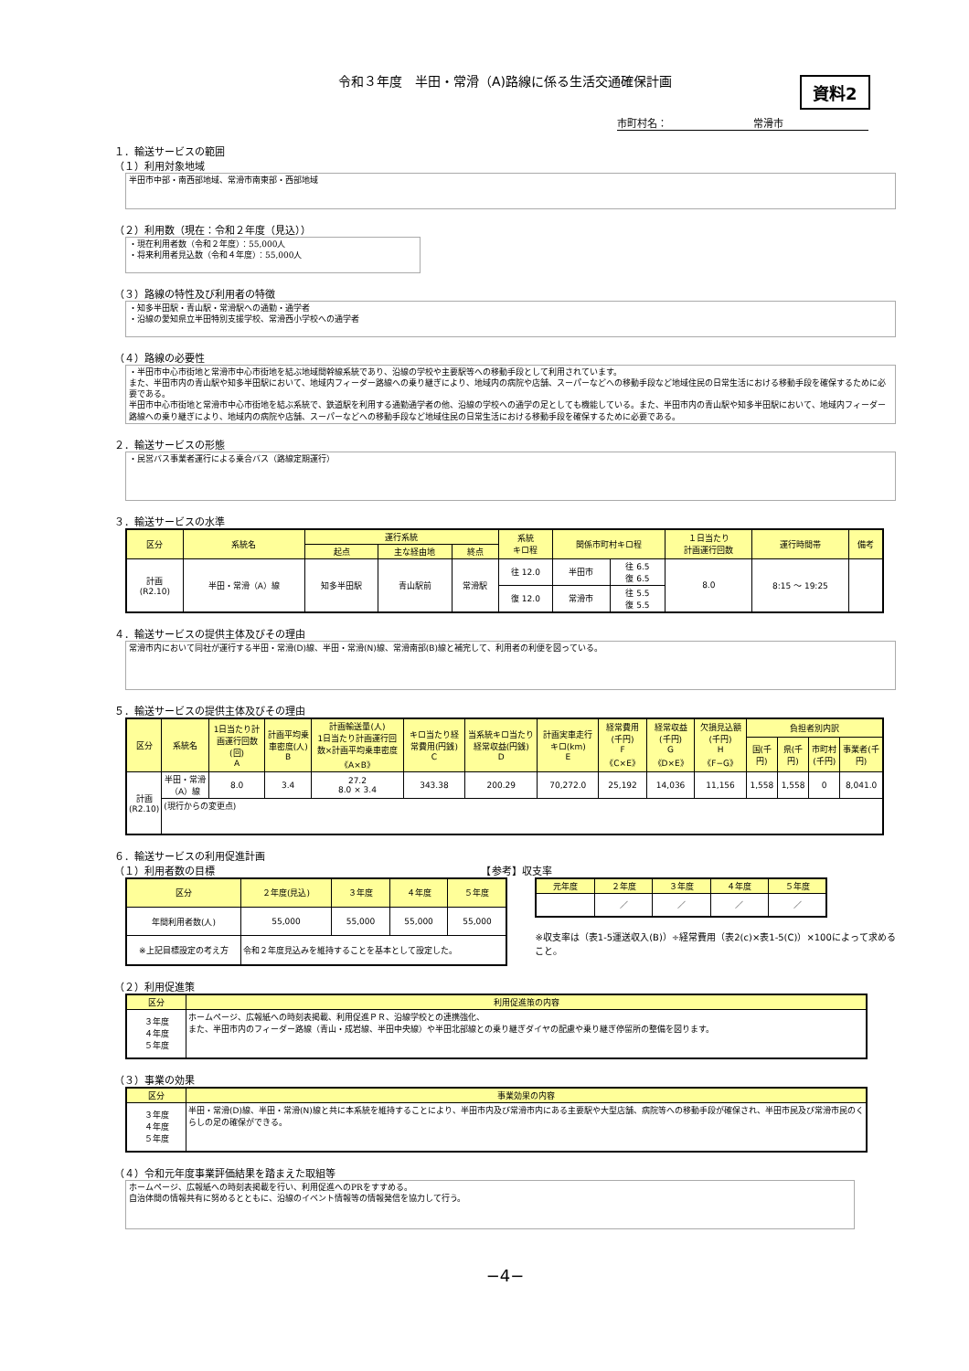資料2
令和３年度　半田・常滑（A)路線に係る生活交通確保計画
市町村名： 常滑市
１．輸送サービスの範囲
（１）利用対象地域
半田市中部・南西部地域、常滑市南東部・西部地域
（２）利用数（現在：令和２年度（見込））
・現在利用者数（令和２年度）：55,000人
・将来利用者見込数（令和４年度）：55,000人
（３）路線の特性及び利用者の特徴
・知多半田駅・青山駅・常滑駅への通勤・通学者
・沿線の愛知県立半田特別支援学校、常滑西小学校への通学者
（４）路線の必要性
・半田市中心市街地と常滑市中心市街地を結ぶ地域間幹線系統であり、沿線の学校や主要駅等への移動手段として利用されています。
また、半田市内の青山駅や知多半田駅において、地域内フィーダー路線への乗り継ぎにより、地域内の病院や店舗、スーパーなどへの移動手段など地域住民の日常生活における移動手段を確保するために必要である。
半田市中心市街地と常滑市中心市街地を結ぶ系統で、鉄道駅を利用する通勤通学者の他、沿線の学校への通学の足としても機能している。また、半田市内の青山駅や知多半田駅において、地域内フィーダー路線への乗り継ぎにより、地域内の病院や店舗、スーパーなどへの移動手段など地域住民の日常生活における移動手段を確保するために必要である。
２．輸送サービスの形態
・民営バス事業者運行による乗合バス（路線定期運行）
３．輸送サービスの水準
| 区分 | 系統名 | 運行系統 | | | 系統 キロ程 | 関係市町村キロ程 | | １日当たり 計画運行回数 | 運行時間帯 | 備考 |
| --- | --- | --- | --- | --- | --- | --- | --- | --- | --- | --- |
| | | 起点 | 主な経由地 | 終点 | | | | | | |
| 計画 (R2.10) | 半田・常滑（A）線 | 知多半田駅 | 青山駅前 | 常滑駅 | 往 12.0 | 半田市 | 往 6.5 復 6.5 | 8.0 | 8:15 〜 19:25 | |
| | | | | | 復 12.0 | 常滑市 | 往 5.5 復 5.5 | | | |
４．輸送サービスの提供主体及びその理由
常滑市内において同社が運行する半田・常滑(D)線、半田・常滑(N)線、常滑南部(B)線と補完して、利用者の利便を図っている。
５．輸送サービスの提供主体及びその理由
| 区分 | 系統名 | 1日当たり計画運行回数(回) A | 計画平均乗車密度(人) B | 計画輸送量(人) 1日当たり計画運行回数×計画平均乗車密度 《A×B》 | キロ当たり経常費用(円銭) C | 当系統キロ当たり経常収益(円銭) D | 計画実車走行キロ(km) E | 経常費用(千円) F 《C×E》 | 経常収益(千円) G 《D×E》 | 欠損見込額(千円) H 《F−G》 | 負担者別内訳 | | | |
| --- | --- | --- | --- | --- | --- | --- | --- | --- | --- | --- | --- | --- | --- | --- |
| | | | | | | | | | | | 国(千円) | 県(千円) | 市町村(千円) | 事業者(千円) |
| 計画 (R2.10) | 半田・常滑（A）線 | 8.0 | 3.4 | 27.2 8.0 × 3.4 | 343.38 | 200.29 | 70,272.0 | 25,192 | 14,036 | 11,156 | 1,558 | 1,558 | 0 | 8,041.0 |
| | (現行からの変更点) | | | | | | | | | | | | | |
６．輸送サービスの利用促進計画
（１）利用者数の目標　　　　　　　　　　　　　　　　　　　　　　　　　　　【参考】収支率
| 区分 | ２年度(見込) | ３年度 | ４年度 | ５年度 |
| --- | --- | --- | --- | --- |
| 年間利用者数(人) | 55,000 | 55,000 | 55,000 | 55,000 |
| ※上記目標設定の考え方 | 令和２年度見込みを維持することを基本として設定した。 | | | |
| 元年度 | ２年度 | ３年度 | ４年度 | ５年度 |
| --- | --- | --- | --- | --- |
| | ／ | ／ | ／ | ／ |
※収支率は（表1-5運送収入(B)）÷経常費用（表2(c)×表1-5(C)）×100によって求めること。
（２）利用促進策
| 区分 | 利用促進策の内容 |
| --- | --- |
| ３年度 ４年度 ５年度 | ホームページ、広報紙への時刻表掲載、利用促進ＰＲ、沿線学校との連携強化、 また、半田市内のフィーダー路線（青山・成岩線、半田中央線）や半田北部線との乗り継ぎダイヤの配慮や乗り継ぎ停留所の整備を図ります。 |
（３）事業の効果
| 区分 | 事業効果の内容 |
| --- | --- |
| ３年度 ４年度 ５年度 | 半田・常滑(D)線、半田・常滑(N)線と共に本系統を維持することにより、半田市内及び常滑市内にある主要駅や大型店舗、病院等への移動手段が確保され、半田市民及び常滑市民のくらしの足の確保ができる。 |
（４）令和元年度事業評価結果を踏まえた取組等
ホームページ、広報紙への時刻表掲載を行い、利用促進へのPRをすすめる。
自治体間の情報共有に努めるとともに、沿線のイベント情報等の情報発信を協力して行う。
−4−